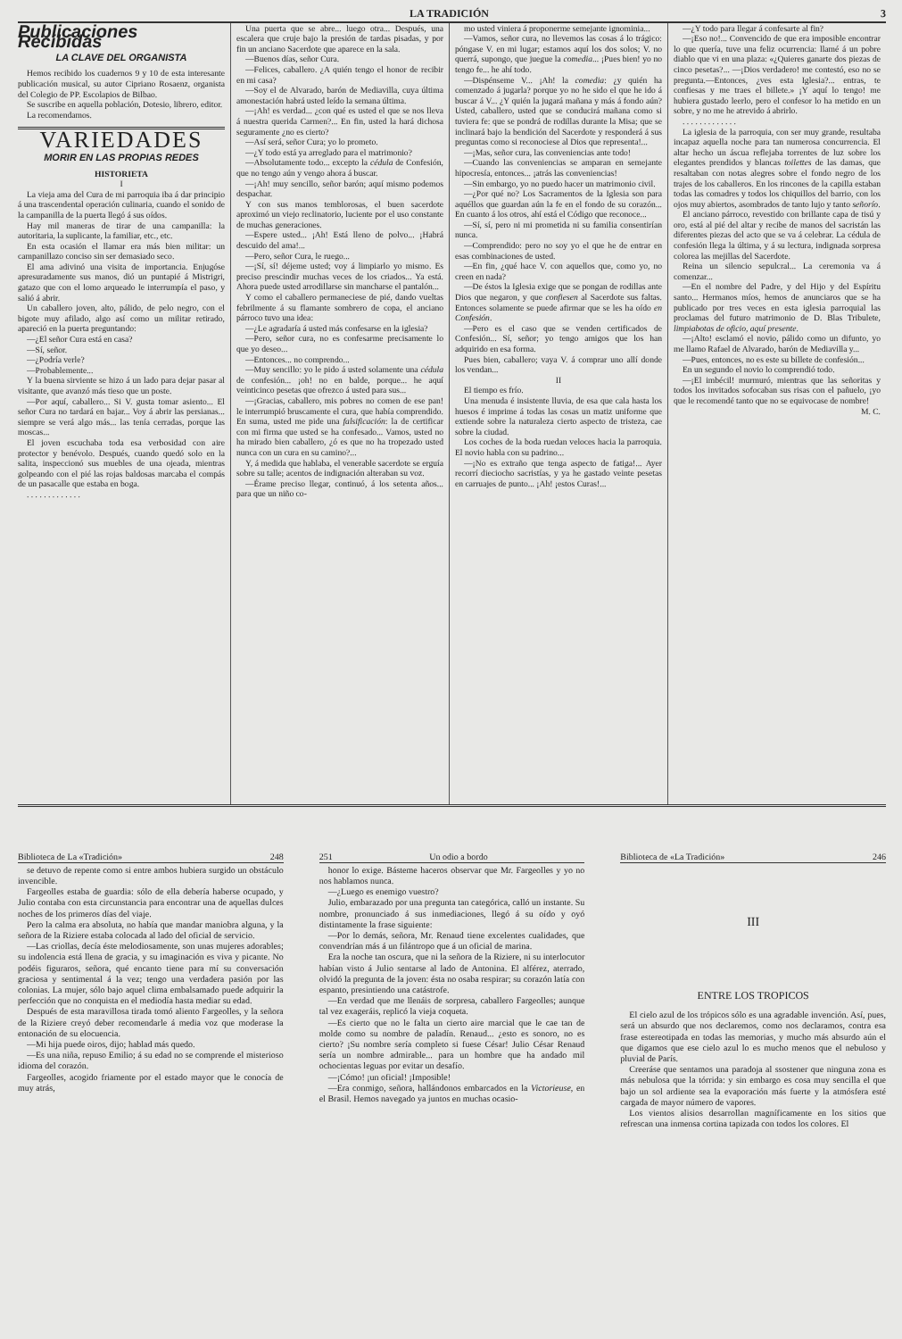LA TRADICIÓN 3
Publicaciones Recibidas
LA CLAVE DEL ORGANISTA
Hemos recibido los cuadernos 9 y 10 de esta interesante publicación musical, su autor Cipriano Rosaenz, organista del Colegio de PP. Escolapios de Bilbao.
Se suscribe en aquella población, Dotesio, librero, editor.
La recomendamos.
VARIEDADES
MORIR EN LAS PROPIAS REDES
HISTORIETA
I
La vieja ama del Cura de mi parroquia iba á dar principio á una trascendental operación culinaria, cuando el sonido de la campanilla de la puerta llegó á sus oídos.
Hay mil maneras de tirar de una campanilla: la autoritaria, la suplicante, la familiar, etc., etc.
En esta ocasión el llamar era más bien militar: un campanillazo conciso sin ser demasiado seco.
El ama adivinó una visita de importancia. Enjugóse apresuradamente sus manos, dió un puntapié á Mistrigri, gatazo que con el lomo arqueado le interrumpía el paso, y salió á abrir.
Un caballero joven, alto, pálido, de pelo negro, con el bigote muy afilado, algo así como un militar retirado, apareció en la puerta preguntando:
—¿El señor Cura está en casa?
—Sí, señor.
—¿Podría verle?
—Probablemente...
Y la buena sirviente se hizo á un lado para dejar pasar al visitante, que avanzó más tieso que un poste.
—Por aquí, caballero... Si V. gusta tomar asiento... El señor Cura no tardará en bajar... Voy á abrir las persianas... siempre se verá algo más... las tenía cerradas, porque las moscas...
El joven escuchaba toda esa verbosidad con aire protector y benévolo. Después, cuando quedó solo en la salita, inspeccionó sus muebles de una ojeada, mientras golpeando con el pié las rojas baldosas marcaba el compás de un pasacalle que estaba en boga.
. . . . . . . . . . . . .
Una puerta que se abre... luego otra... Después, una escalera que cruje bajo la presión de tardas pisadas, y por fin un anciano Sacerdote que aparece en la sala.
—Buenos días, señor Cura.
—Felices, caballero. ¿A quién tengo el honor de recibir en mi casa?
—Soy el de Alvarado, barón de Mediavilla, cuya última amonestación habrá usted leído la semana última.
—¡Ah! es verdad... ¿con qué es usted el que se nos lleva á nuestra querida Carmen?... En fin, usted la hará dichosa seguramente ¿no es cierto?
—Así será, señor Cura; yo lo prometo.
—¿Y todo está ya arreglado para el matrimonio?
—Absolutamente todo... excepto la cédula de Confesión, que no tengo aún y vengo ahora á buscar.
—¡Ah! muy sencillo, señor barón; aquí mismo podemos despachar.
Y con sus manos temblorosas, el buen sacerdote aproximó un viejo reclinatorio, luciente por el uso constante de muchas generaciones.
—Espere usted... ¡Ah! Está lleno de polvo... ¡Habrá descuido del ama!...
—Pero, señor Cura, le ruego...
—¡Sí, sí! déjeme usted; voy á limpiarlo yo mismo. Es preciso prescindir muchas veces de los criados... Ya está. Ahora puede usted arrodillarse sin mancharse el pantalón...
Y como el caballero permaneciese de pié, dando vueltas febrilmente á su flamante sombrero de copa, el anciano párroco tuvo una idea:
—¿Le agradaría á usted más confesarse en la iglesia?
—Pero, señor cura, no es confesarme precisamente lo que yo deseo...
—Entonces... no comprendo...
—Muy sencillo: yo le pido á usted solamente una cédula de confesión... ¡oh! no en balde, porque... he aquí veinticinco pesetas que ofrezco á usted para sus...
—¡Gracias, caballero, mis pobres no comen de ese pan! le interrumpió bruscamente el cura, que había comprendido. En suma, usted me pide una falsificación: la de certificar con mi firma que usted se ha confesado... Vamos, usted no ha mirado bien caballero, ¿ó es que no ha tropezado usted nunca con un cura en su camino?...
Y, á medida que hablaba, el venerable sacerdote se erguía sobre su talle; acentos de indignación alteraban su voz.
—Érame preciso llegar, continuó, á los setenta años... para que un niño co-
mo usted viniera á proponerme semejante ignominia...
—Vamos, señor cura, no llevemos las cosas á lo trágico: póngase V. en mi lugar; estamos aquí los dos solos; V. no querrá, supongo, que juegue la comedia... ¡Pues bien! yo no tengo fe... he ahí todo.
—Dispénseme V... ¡Ah! la comedia: ¿y quién ha comenzado á jugarla? porque yo no he sido el que he ido á buscar á V... ¿Y quién la jugará mañana y más á fondo aún? Usted, caballero, usted que se conducirá mañana como si tuviera fe: que se pondrá de rodillas durante la Misa; que se inclinará bajo la bendición del Sacerdote y responderá á sus preguntas como si reconociese al Dios que representa!...
—¡Mas, señor cura, las conveniencias ante todo!
—Cuando las conveniencias se amparan en semejante hipocresía, entonces... ¡atrás las conveniencias!
—Sin embargo, yo no puedo hacer un matrimonio civil.
—¿Por qué no? Los Sacramentos de la Iglesia son para aquéllos que guardan aún la fe en el fondo de su corazón... En cuanto á los otros, ahí está el Código que reconoce...
—Sí, sí, pero ni mi prometida ni su familia consentirían nunca.
—Comprendido: pero no soy yo el que he de entrar en esas combinaciones de usted.
—En fin, ¿qué hace V. con aquellos que, como yo, no creen en nada?
—De éstos la Iglesia exige que se pongan de rodillas ante Dios que negaron, y que confiesen al Sacerdote sus faltas. Entonces solamente se puede afirmar que se les ha oído en Confesión.
—Pero es el caso que se venden certificados de Confesión... Sí, señor; yo tengo amigos que los han adquirido en esa forma.
Pues bien, caballero; vaya V. á comprar uno allí donde los vendan...
II
El tiempo es frío.
Una menuda é insistente lluvia, de esa que cala hasta los huesos é imprime á todas las cosas un matiz uniforme que extiende sobre la naturaleza cierto aspecto de tristeza, cae sobre la ciudad.
Los coches de la boda ruedan veloces hacia la parroquia. El novio habla con su padrino...
—¡No es extraño que tenga aspecto de fatiga!... Ayer recorrí dieciocho sacristías, y ya he gastado veinte pesetas en carruajes de punto... ¡Ah! ¡estos Curas!...
—¿Y todo para llegar á confesarte al fin?
—¡Eso no!... Convencido de que era imposible encontrar lo que quería, tuve una feliz ocurrencia: llamé á un pobre diablo que vi en una plaza: «¿Quieres ganarte dos piezas de cinco pesetas?... —¡Dios verdadero! me contestó, eso no se pregunta.—Entonces, ¿ves esta Iglesia?... entras, te confiesas y me traes el billete.» ¡Y aquí lo tengo! me hubiera gustado leerlo, pero el confesor lo ha metido en un sobre, y no me he atrevido á abrirlo.
. . . . . . . . . . . . .
La iglesia de la parroquia, con ser muy grande, resultaba incapaz aquella noche para tan numerosa concurrencia. El altar hecho un áscua reflejaba torrentes de luz sobre los elegantes prendidos y blancas toilettes de las damas, que resaltaban con notas alegres sobre el fondo negro de los trajes de los caballeros. En los rincones de la capilla estaban todas las comadres y todos los chiquillos del barrio, con los ojos muy abiertos, asombrados de tanto lujo y tanto señorío.
El anciano párroco, revestido con brillante capa de tisú y oro, está al pié del altar y recibe de manos del sacristán las diferentes piezas del acto que se va á celebrar. La cédula de confesión llega la última, y á su lectura, indignada sorpresa colorea las mejillas del Sacerdote.
Reina un silencio sepulcral... La ceremonia va á comenzar...
—En el nombre del Padre, y del Hijo y del Espíritu santo... Hermanos míos, hemos de anunciaros que se ha publicado por tres veces en esta iglesia parroquial las proclamas del futuro matrimonio de D. Blas Tribulete, limpiabotas de oficio, aquí presente.
—¡Alto! esclamó el novio, pálido como un difunto, yo me llamo Rafael de Alvarado, barón de Mediavilla y...
—Pues, entonces, no es este su billete de confesión...
En un segundo el novio lo comprendió todo.
—¡El imbécil! murmuró, mientras que las señoritas y todos los invitados sofocaban sus risas con el pañuelo, ¡yo que le recomendé tanto que no se equivocase de nombre!
M. C.
Biblioteca de La «Tradición» 248
se detuvo de repente como si entre ambos hubiera surgido un obstáculo invencible.
Fargeolles estaba de guardia: sólo de ella debería haberse ocupado, y Julio contaba con esta circunstancia para encontrar una de aquellas dulces noches de los primeros días del viaje.
Pero la calma era absoluta, no había que mandar maniobra alguna, y la señora de la Riziere estaba colocada al lado del oficial de servicio.
—Las criollas, decía éste melodiosamente, son unas mujeres adorables; su indolencia está llena de gracia, y su imaginación es viva y picante. No podéis figuraros, señora, qué encanto tiene para mí su conversación graciosa y sentimental á la vez; tengo una verdadera pasión por las colonias. La mujer, sólo bajo aquel clima embalsamado puede adquirir la perfección que no conquista en el mediodía hasta mediar su edad.
Después de esta maravillosa tirada tomó aliento Fargeolles, y la señora de la Riziere creyó deber recomendarle á media voz que moderase la entonación de su elocuencia.
—Mi hija puede oiros, dijo; hablad más quedo.
—Es una niña, repuso Emilio; á su edad no se comprende el misterioso idioma del corazón.
Fargeolles, acogido friamente por el estado mayor que le conocía de muy atrás,
251 Un odio a bordo
honor lo exige. Básteme haceros observar que Mr. Fargeolles y yo no nos hablamos nunca.
—¿Luego es enemigo vuestro?
Julio, embarazado por una pregunta tan categórica, calló un instante. Su nombre, pronunciado á sus inmediaciones, llegó á su oído y oyó distintamente la frase siguiente:
—Por lo demás, señora, Mr. Renaud tiene excelentes cualidades, que convendrían más á un filántropo que á un oficial de marina.
Era la noche tan oscura, que ni la señora de la Riziere, ni su interlocutor habían visto á Julio sentarse al lado de Antonina. El alférez, aterrado, olvidó la pregunta de la joven: ésta no osaba respirar; su corazón latía con espanto, presintiendo una catástrofe.
—En verdad que me llenáis de sorpresa, caballero Fargeolles; aunque tal vez exageráis, replicó la vieja coqueta.
—Es cierto que no le falta un cierto aire marcial que le cae tan de molde como su nombre de paladín. Renaud... ¿esto es sonoro, no es cierto? ¡Su nombre sería completo si fuese César! Julio César Renaud sería un nombre admirable... para un hombre que ha andado mil ochocientas leguas por evitar un desafío.
—¡Cómo! ¡un oficial! ¡Imposible!
—Era conmigo, señora, hallándonos embarcados en la Victorieuse, en el Brasil. Hemos navegado ya juntos en muchas ocasio-
Biblioteca de «La Tradición» 246
III
ENTRE LOS TROPICOS
El cielo azul de los trópicos sólo es una agradable invención. Así, pues, será un absurdo que nos declaremos, como nos declaramos, contra esa frase estereotipada en todas las memorias, y mucho más absurdo aún el que digamos que ese cielo azul lo es mucho menos que el nebuloso y pluvial de París.
Creeráse que sentamos una paradoja al ssostener que ninguna zona es más nebulosa que la tórrida: y sin embargo es cosa muy sencilla el que bajo un sol ardiente sea la evaporación más fuerte y la atmósfera esté cargada de mayor número de vapores.
Los vientos alisios desarrollan magníficamente en los sitios que refrescan una inmensa cortina tapizada con todos los colores. El